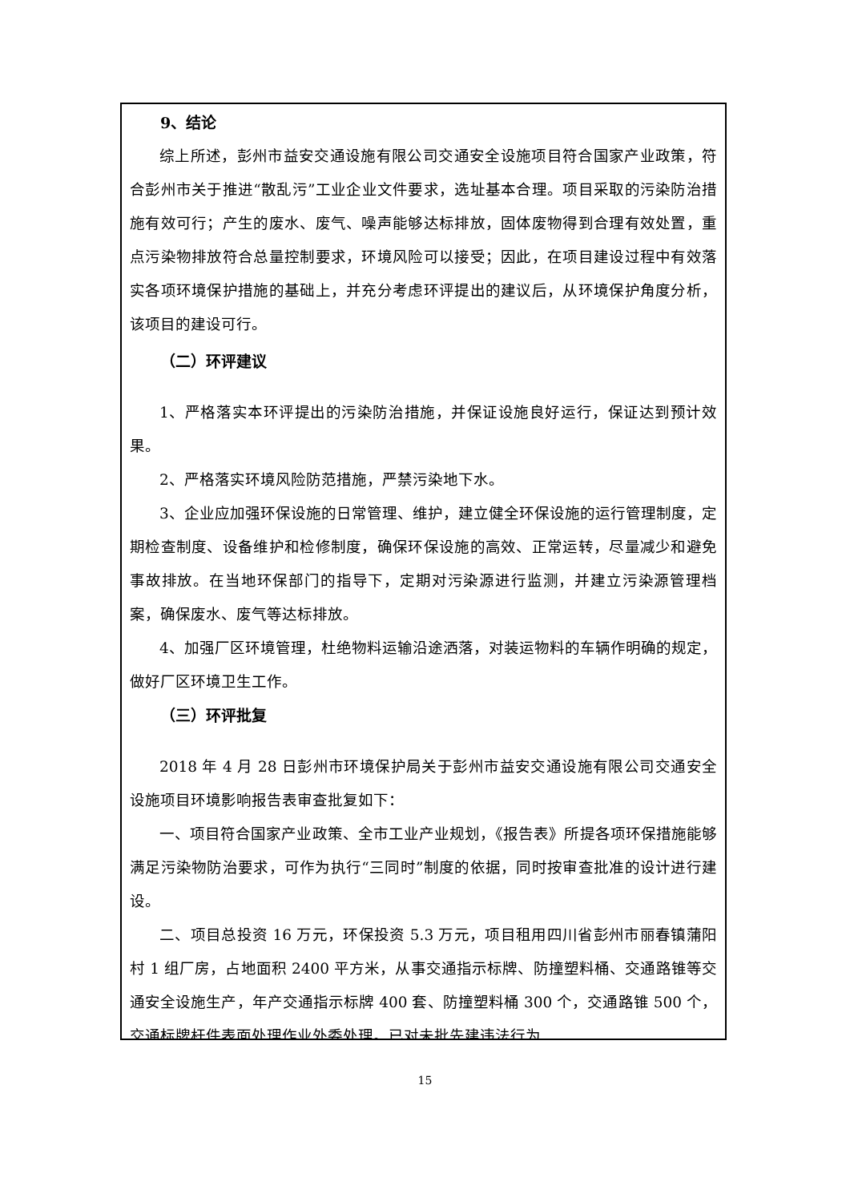9、结论
综上所述，彭州市益安交通设施有限公司交通安全设施项目符合国家产业政策，符合彭州市关于推进“散乱污”工业企业文件要求，选址基本合理。项目采取的污染防治措施有效可行；产生的废水、废气、噪声能够达标排放，固体废物得到合理有效处置，重点污染物排放符合总量控制要求，环境风险可以接受；因此，在项目建设过程中有效落实各项环境保护措施的基础上，并充分考虑环评提出的建议后，从环境保护角度分析，该项目的建设可行。
（二）环评建议
1、严格落实本环评提出的污染防治措施，并保证设施良好运行，保证达到预计效果。
2、严格落实环境风险防范措施，严禁污染地下水。
3、企业应加强环保设施的日常管理、维护，建立健全环保设施的运行管理制度，定期检查制度、设备维护和检修制度，确保环保设施的高效、正常运转，尽量减少和避免事故排放。在当地环保部门的指导下，定期对污染源进行监测，并建立污染源管理档案，确保废水、废气等达标排放。
4、加强厂区环境管理，杜绝物料运输沿途洒落，对装运物料的车辆作明确的规定，做好厂区环境卫生工作。
（三）环评批复
2018 年 4 月 28 日彭州市环境保护局关于彭州市益安交通设施有限公司交通安全设施项目环境影响报告表审查批复如下：
一、项目符合国家产业政策、全市工业产业规划，《报告表》所提各项环保措施能够满足污染物防治要求，可作为执行“三同时”制度的依据，同时按审查批准的设计进行建设。
二、项目总投资 16 万元，环保投资 5.3 万元，项目租用四川省彭州市丽春镇蒲阳村 1 组厂房，占地面积 2400 平方米，从事交通指示标牌、防撞塑料桶、交通路锥等交通安全设施生产，年产交通指示标牌 400 套、防撞塑料桶 300 个，交通路锥 500 个，交通标牌杆件表面处理作业外委处理。已对未批先建违法行为
15